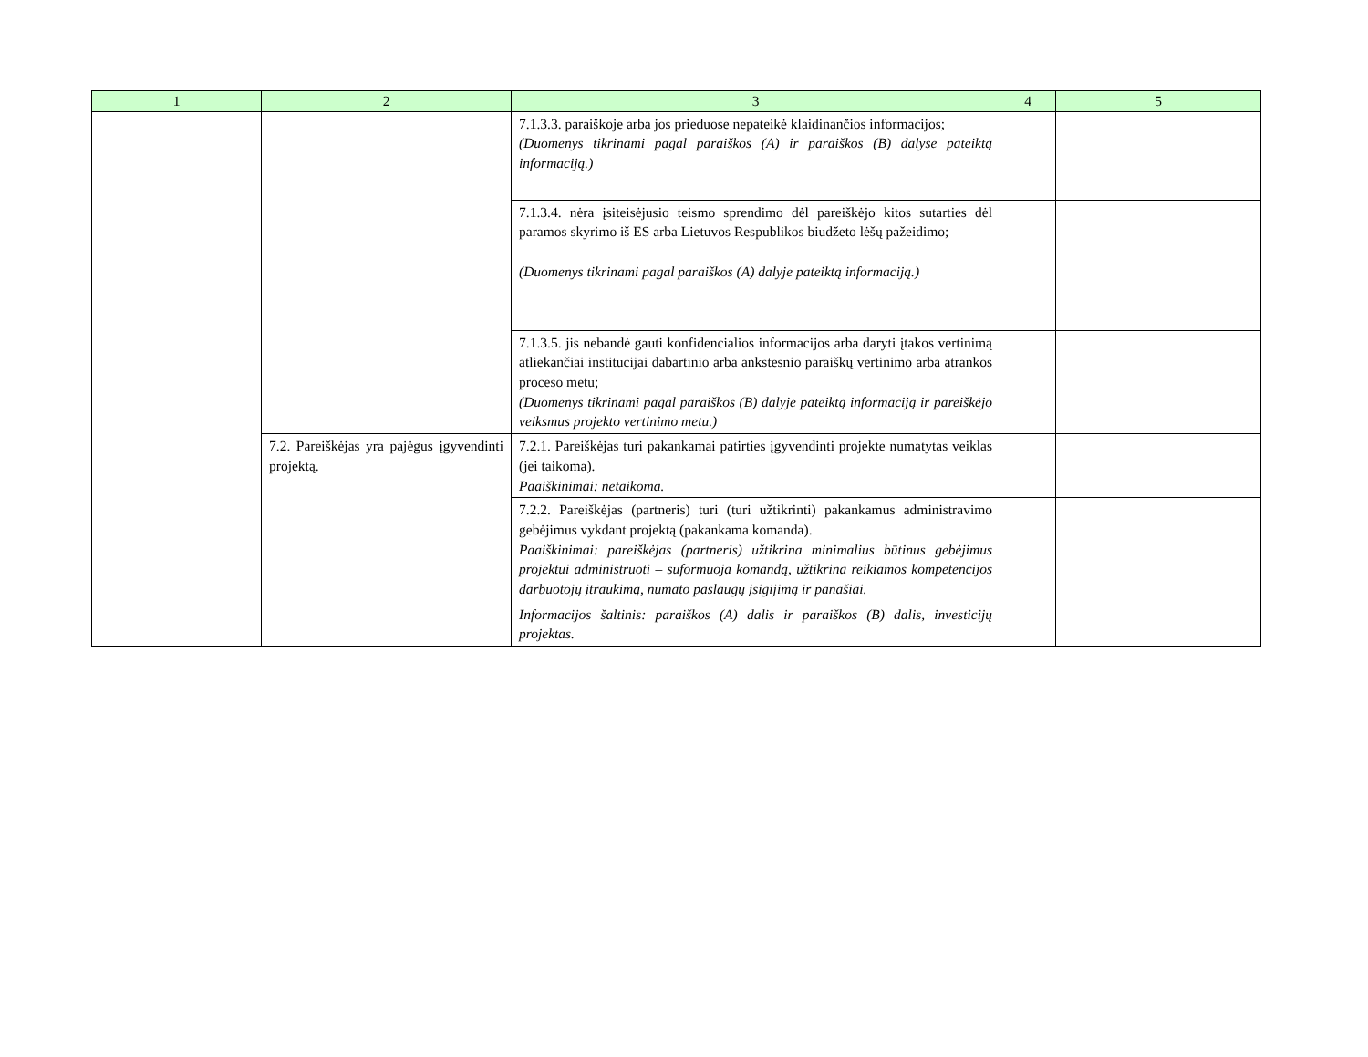| 1 | 2 | 3 | 4 | 5 |
| --- | --- | --- | --- | --- |
| | | 7.1.3.3. paraiškoje arba jos prieduose nepateikė klaidinančios informacijos; (Duomenys tikrinami pagal paraiškos (A) ir paraiškos (B) dalyse pateiktą informaciją.) | | |
| | | 7.1.3.4. nėra įsiteisėjusio teismo sprendimo dėl pareiškėjo kitos sutarties dėl paramos skyrimo iš ES arba Lietuvos Respublikos biudžeto lėšų pažeidimo; (Duomenys tikrinami pagal paraiškos (A) dalyje pateiktą informaciją.) | | |
| | | 7.1.3.5. jis nebandė gauti konfidencialios informacijos arba daryti įtakos vertinimą atliekančiai institucijai dabartinio arba ankstesnio paraiškų vertinimo arba atrankos proceso metu; (Duomenys tikrinami pagal paraiškos (B) dalyje pateiktą informaciją ir pareiškėjo veiksmus projekto vertinimo metu.) | | |
| | 7.2. Pareiškėjas yra pajėgus įgyvendinti projektą. | 7.2.1. Pareiškėjas turi pakankamai patirties įgyvendinti projekte numatytas veiklas (jei taikoma). Paaiškinimai: netaikoma. | | |
| | | 7.2.2. Pareiškėjas (partneris) turi (turi užtikrinti) pakankamus administravimo gebėjimus vykdant projektą (pakankama komanda). Paaiškinimai: pareiškėjas (partneris) užtikrina minimalius būtinus gebėjimus projektui administruoti – suformuoja komandą, užtikrina reikiamos kompetencijos darbuotojų įtraukimą, numato paslaugų įsigijimą ir panašiai. Informacijos šaltinis: paraiškos (A) dalis ir paraiškos (B) dalis, investicijų projektas. | | |